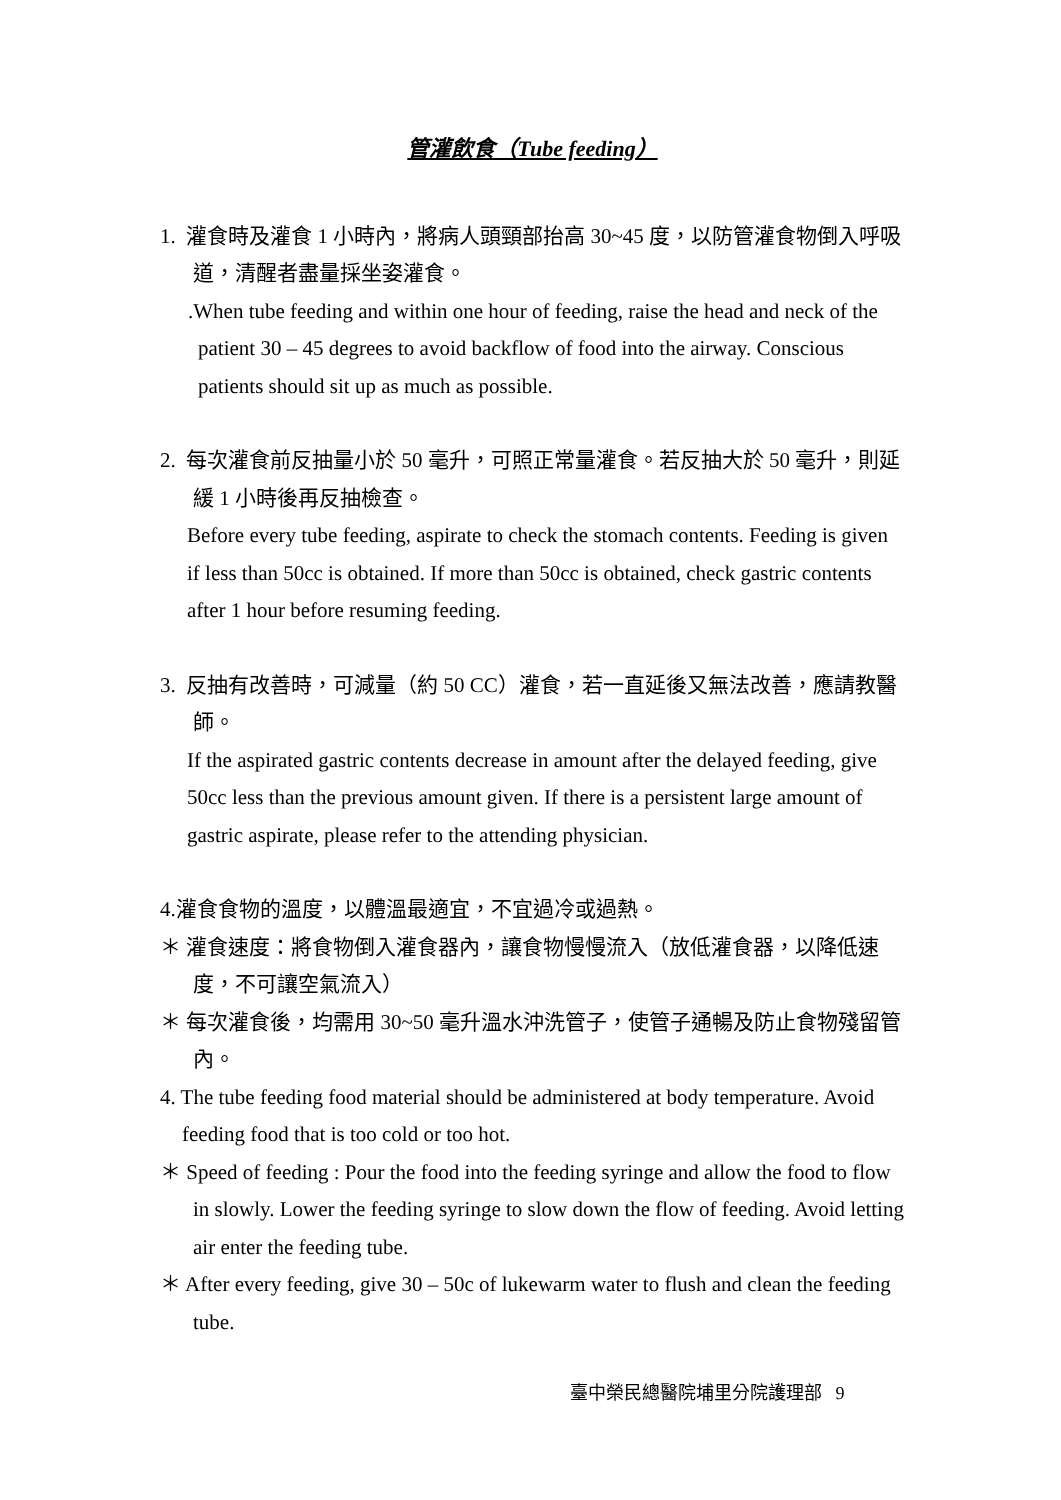管灌飲食（Tube feeding）
1. 灌食時及灌食 1 小時內，將病人頭頸部抬高 30~45 度，以防管灌食物倒入呼吸道，清醒者盡量採坐姿灌食。
.When tube feeding and within one hour of feeding, raise the head and neck of the patient 30 – 45 degrees to avoid backflow of food into the airway. Conscious patients should sit up as much as possible.
2. 每次灌食前反抽量小於 50 毫升，可照正常量灌食。若反抽大於 50 毫升，則延緩 1 小時後再反抽檢查。
Before every tube feeding, aspirate to check the stomach contents. Feeding is given if less than 50cc is obtained. If more than 50cc is obtained, check gastric contents after 1 hour before resuming feeding.
3. 反抽有改善時，可減量（約 50 CC）灌食，若一直延後又無法改善，應請教醫師。
If the aspirated gastric contents decrease in amount after the delayed feeding, give 50cc less than the previous amount given. If there is a persistent large amount of gastric aspirate, please refer to the attending physician.
4.灌食食物的溫度，以體溫最適宜，不宜過冷或過熱。
＊ 灌食速度：將食物倒入灌食器內，讓食物慢慢流入（放低灌食器，以降低速度，不可讓空氣流入）
＊ 每次灌食後，均需用 30~50 毫升溫水沖洗管子，使管子通暢及防止食物殘留管內。
4. The tube feeding food material should be administered at body temperature. Avoid feeding food that is too cold or too hot.
＊ Speed of feeding : Pour the food into the feeding syringe and allow the food to flow in slowly. Lower the feeding syringe to slow down the flow of feeding. Avoid letting air enter the feeding tube.
＊ After every feeding, give 30 – 50c of lukewarm water to flush and clean the feeding tube.
臺中榮民總醫院埔里分院護理部 9